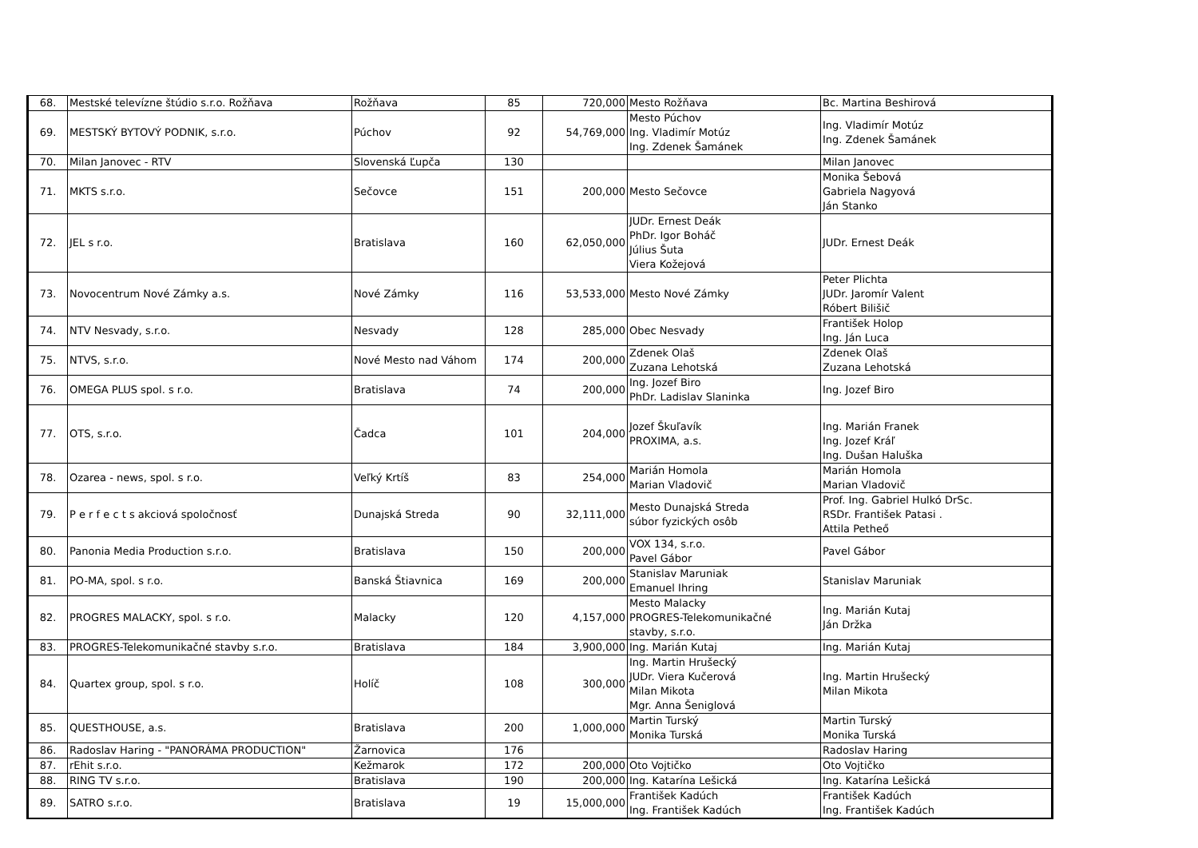| 68. | Mestské televízne štúdio s.r.o. Rožňava | Rožňava | 85 | 720,000 | Mesto Rožňava | Bc. Martina Beshirová |
| 69. | MESTSKÝ BYTOVÝ PODNIK, s.r.o. | Púchov | 92 | 54,769,000 | Mesto Púchov Ing. Vladimír Motúz Ing. Zdenek Šamánek | Ing. Vladimír Motúz Ing. Zdenek Šamánek |
| 70. | Milan Janovec - RTV | Slovenská Ľupča | 130 | | | Milan Janovec |
| 71. | MKTS s.r.o. | Sečovce | 151 | 200,000 | Mesto Sečovce | Monika Šebová Gabriela Nagyová Ján Stanko |
| 72. | JEL s r.o. | Bratislava | 160 | 62,050,000 | JUDr. Ernest Deák PhDr. Igor Boháč Július Šuta Viera Kožejová | JUDr. Ernest Deák |
| 73. | Novocentrum Nové Zámky a.s. | Nové Zámky | 116 | 53,533,000 | Mesto Nové Zámky | Peter Plichta JUDr. Jaromír Valent Róbert Bilišič |
| 74. | NTV Nesvady, s.r.o. | Nesvady | 128 | 285,000 | Obec Nesvady | František Holop Ing. Ján Luca |
| 75. | NTVS, s.r.o. | Nové Mesto nad Váhom | 174 | 200,000 | Zdenek Olaš Zuzana Lehotská | Zdenek Olaš Zuzana Lehotská |
| 76. | OMEGA PLUS spol. s r.o. | Bratislava | 74 | 200,000 | Ing. Jozef Biro PhDr. Ladislav Slaninka | Ing. Jozef Biro |
| 77. | OTS, s.r.o. | Čadca | 101 | 204,000 | Jozef Škuľavík PROXIMA, a.s. | Ing. Marián Franek Ing. Jozef Kráľ Ing. Dušan Haluška |
| 78. | Ozarea - news, spol. s r.o. | Veľký Krtíš | 83 | 254,000 | Marián Homola Marian Vladovič | Marián Homola Marian Vladovič |
| 79. | P e r f e c t s akciová spoločnosť | Dunajská Streda | 90 | 32,111,000 | Mesto Dunajská Streda súbor fyzických osôb | Prof. Ing. Gabriel Hulkó DrSc. RSDr. František Patasi . Attila Petheő |
| 80. | Panonia Media Production s.r.o. | Bratislava | 150 | 200,000 | VOX 134, s.r.o. Pavel Gábor | Pavel Gábor |
| 81. | PO-MA, spol. s r.o. | Banská Štiavnica | 169 | 200,000 | Stanislav Maruniak Emanuel Ihring | Stanislav Maruniak |
| 82. | PROGRES MALACKY, spol. s r.o. | Malacky | 120 | 4,157,000 | Mesto Malacky PROGRES-Telekomunikačné stavby, s.r.o. | Ing. Marián Kutaj Ján Držka |
| 83. | PROGRES-Telekomunikačné stavby s.r.o. | Bratislava | 184 | 3,900,000 | Ing. Marián Kutaj | Ing. Marián Kutaj |
| 84. | Quartex group, spol. s r.o. | Holíč | 108 | 300,000 | Ing. Martin Hrušecký JUDr. Viera Kučerová Milan Mikota Mgr. Anna Šeniglová | Ing. Martin Hrušecký Milan Mikota |
| 85. | QUESTHOUSE, a.s. | Bratislava | 200 | 1,000,000 | Martin Turský Monika Turská | Martin Turský Monika Turská |
| 86. | Radoslav Haring - "PANORÁMA PRODUCTION" | Žarnovica | 176 | | | Radoslav Haring |
| 87. | rEhit s.r.o. | Kežmarok | 172 | 200,000 | Oto Vojtičko | Oto Vojtičko |
| 88. | RING TV s.r.o. | Bratislava | 190 | 200,000 | Ing. Katarína Lešická | Ing. Katarína Lešická |
| 89. | SATRO s.r.o. | Bratislava | 19 | 15,000,000 | František Kadúch Ing. František Kadúch | František Kadúch Ing. František Kadúch |